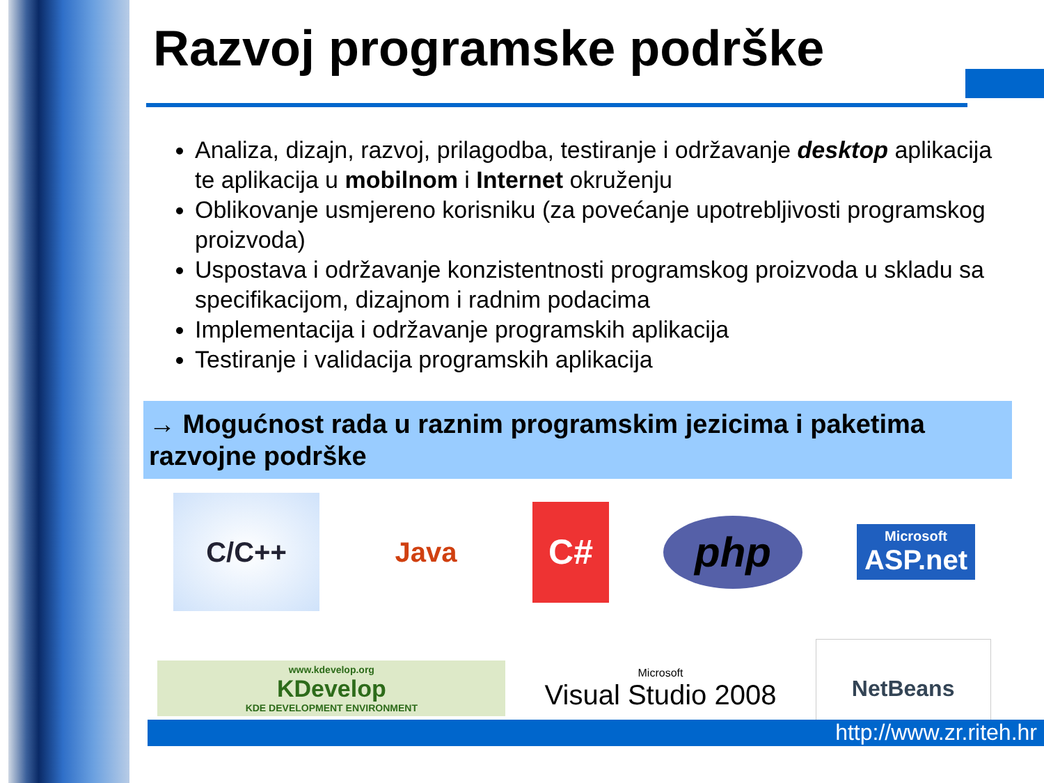Razvoj programske podrške
Analiza, dizajn, razvoj, prilagodba, testiranje i održavanje desktop aplikacija te aplikacija u mobilnom i Internet okruženju
Oblikovanje usmjereno korisniku (za povećanje upotrebljivosti programskog proizvoda)
Uspostava i održavanje konzistentnosti programskog proizvoda u skladu sa specifikacijom, dizajnom i radnim podacima
Implementacija i održavanje programskih aplikacija
Testiranje i validacija programskih aplikacija
→ Mogućnost rada u raznim programskim jezicima i paketima razvojne podrške
C/C++
Java
C#
php
Microsoft
ASP.net
www.kdevelop.org
KDevelop
KDE DEVELOPMENT ENVIRONMENT
Microsoft
Visual Studio 2008
NetBeans
http://www.zr.riteh.hr